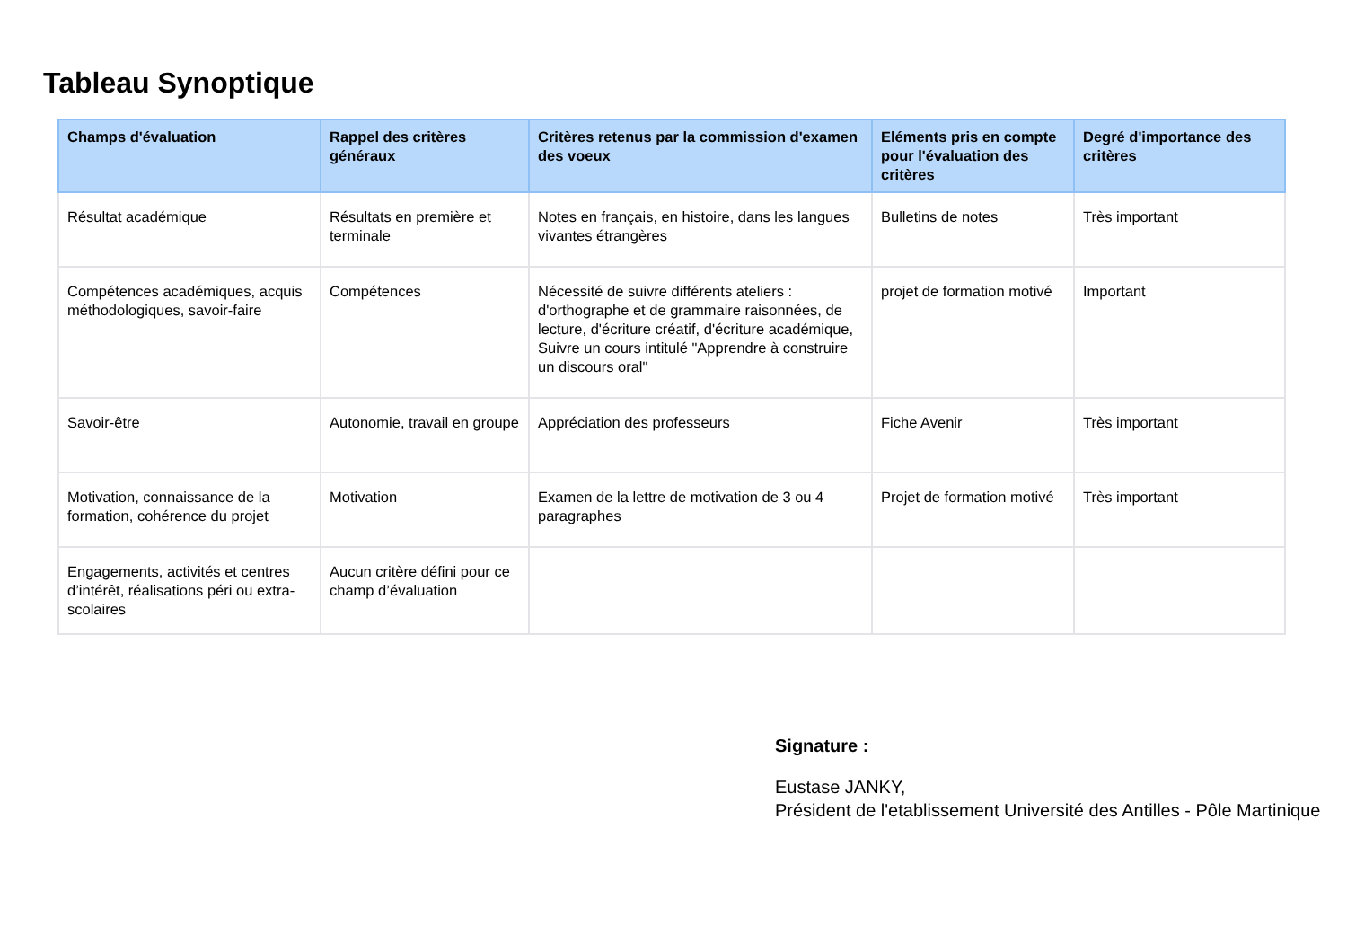Tableau Synoptique
| Champs d'évaluation | Rappel des critères généraux | Critères retenus par la commission d'examen des voeux | Eléments pris en compte pour l'évaluation des critères | Degré d'importance des critères |
| --- | --- | --- | --- | --- |
| Résultat académique | Résultats en première et terminale | Notes en français, en histoire, dans les langues vivantes étrangères | Bulletins de notes | Très important |
| Compétences académiques, acquis méthodologiques, savoir-faire | Compétences | Nécessité de suivre différents ateliers : d'orthographe et de grammaire raisonnées, de lecture, d'écriture créatif, d'écriture académique, Suivre un cours intitulé "Apprendre à construire un discours oral" | projet de formation motivé | Important |
| Savoir-être | Autonomie, travail en groupe | Appréciation des professeurs | Fiche Avenir | Très important |
| Motivation, connaissance de la formation, cohérence du projet | Motivation | Examen de la lettre de motivation de 3 ou 4 paragraphes | Projet de formation motivé | Très important |
| Engagements, activités et centres d’intérêt, réalisations péri ou extra-scolaires | Aucun critère défini pour ce champ d’évaluation | | | |
Signature :
Eustase JANKY,
Président de l'etablissement Université des Antilles - Pôle Martinique